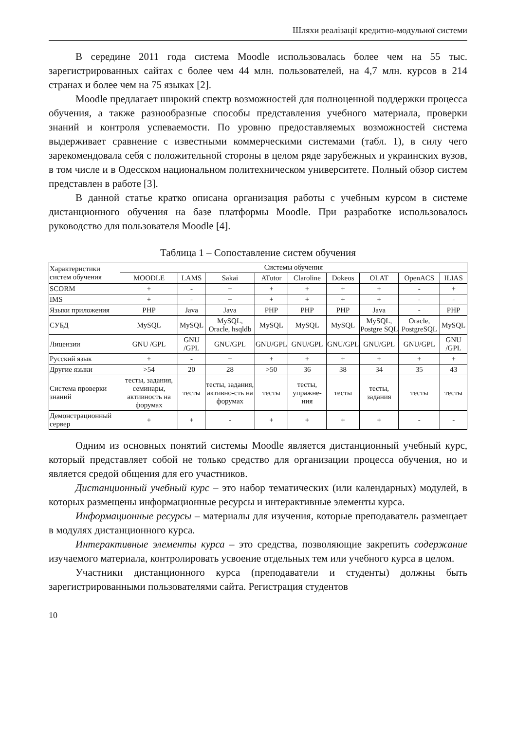Шляхи реалізації кредитно-модульної системи
В середине 2011 года система Moodle использовалась более чем на 55 тыс. зарегистрированных сайтах с более чем 44 млн. пользователей, на 4,7 млн. курсов в 214 странах и более чем на 75 языках [2].
Moodle предлагает широкий спектр возможностей для полноценной поддержки процесса обучения, а также разнообразные способы представления учебного материала, проверки знаний и контроля успеваемости. По уровню предоставляемых возможностей система выдерживает сравнение с известными коммерческими системами (табл. 1), в силу чего зарекомендовала себя с положительной стороны в целом ряде зарубежных и украинских вузов, в том числе и в Одесском национальном политехническом университете. Полный обзор систем представлен в работе [3].
В данной статье кратко описана организация работы с учебным курсом в системе дистанционного обучения на базе платформы Moodle. При разработке использовалось руководство для пользователя Moodle [4].
Таблица 1 – Сопоставление систем обучения
| Характеристики систем обучения | Системы обучения | | | | | | | | |
| | MOODLE | LAMS | Sakai | ATutor | Claroline | Dokeos | OLAT | OpenACS | ILIAS |
| SCORM | + | - | + | + | + | + | + | - | + |
| IMS | + | - | + | + | + | + | + | - | - |
| Языки приложения | PHP | Java | Java | PHP | PHP | PHP | Java | - | PHP |
| СУБД | MySQL | MySQL | MySQL, Oracle, hsqldb | MySQL | MySQL | MySQL | MySQL, Postgre SQL | Oracle, PostgreSQL | MySQL |
| Лицензии | GNU /GPL | GNU /GPL | GNU/GPL | GNU/GPL | GNU/GPL | GNU/GPL | GNU/GPL | GNU/GPL | GNU /GPL |
| Русский язык | + | - | + | + | + | + | + | + | + |
| Другие языки | >54 | 20 | 28 | >50 | 36 | 38 | 34 | 35 | 43 |
| Система проверки знаний | тесты, задания, семинары, активность на форумах | тесты | тесты, задания, активно-сть на форумах | тесты | тесты, упражне-ния | тесты | тесты, задания | тесты | тесты |
| Демонстрационный сервер | + | + | - | + | + | + | + | - | - |
Одним из основных понятий системы Moodle является дистанционный учебный курс, который представляет собой не только средство для организации процесса обучения, но и является средой общения для его участников.
Дистанционный учебный курс – это набор тематических (или календарных) модулей, в которых размещены информационные ресурсы и интерактивные элементы курса.
Информационные ресурсы – материалы для изучения, которые преподаватель размещает в модулях дистанционного курса.
Интерактивные элементы курса – это средства, позволяющие закрепить содержание изучаемого материала, контролировать усвоение отдельных тем или учебного курса в целом.
Участники дистанционного курса (преподаватели и студенты) должны быть зарегистрированными пользователями сайта. Регистрация студентов
10